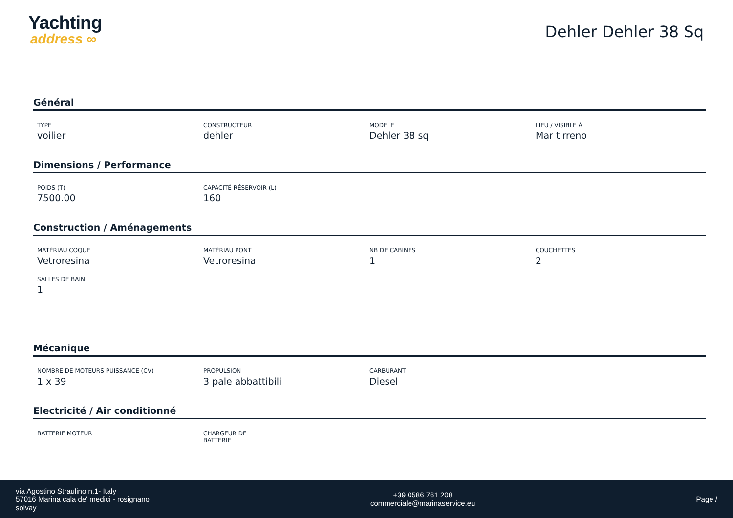Yachting
address ∞
Dehler Dehler 38 Sq
Général
TYPE
voilier
CONSTRUCTEUR
dehler
MODELE
Dehler 38 sq
LIEU / VISIBLE À
Mar tirreno
Dimensions / Performance
POIDS (T)
7500.00
CAPACITÉ RÉSERVOIR (L)
160
Construction / Aménagements
MATÉRIAU COQUE
Vetroresina
MATÉRIAU PONT
Vetroresina
NB DE CABINES
1
COUCHETTES
2
SALLES DE BAIN
1
Mécanique
NOMBRE DE MOTEURS PUISSANCE (CV)
1 x 39
PROPULSION
3 pale abbattibili
CARBURANT
Diesel
Electricité / Air conditionné
BATTERIE MOTEUR
CHARGEUR DE BATTERIE
via Agostino Straulino n.1- Italy
57016 Marina cala de' medici - rosignano
solvay
+39 0586 761 208
commerciale@marinaservice.eu
Page /